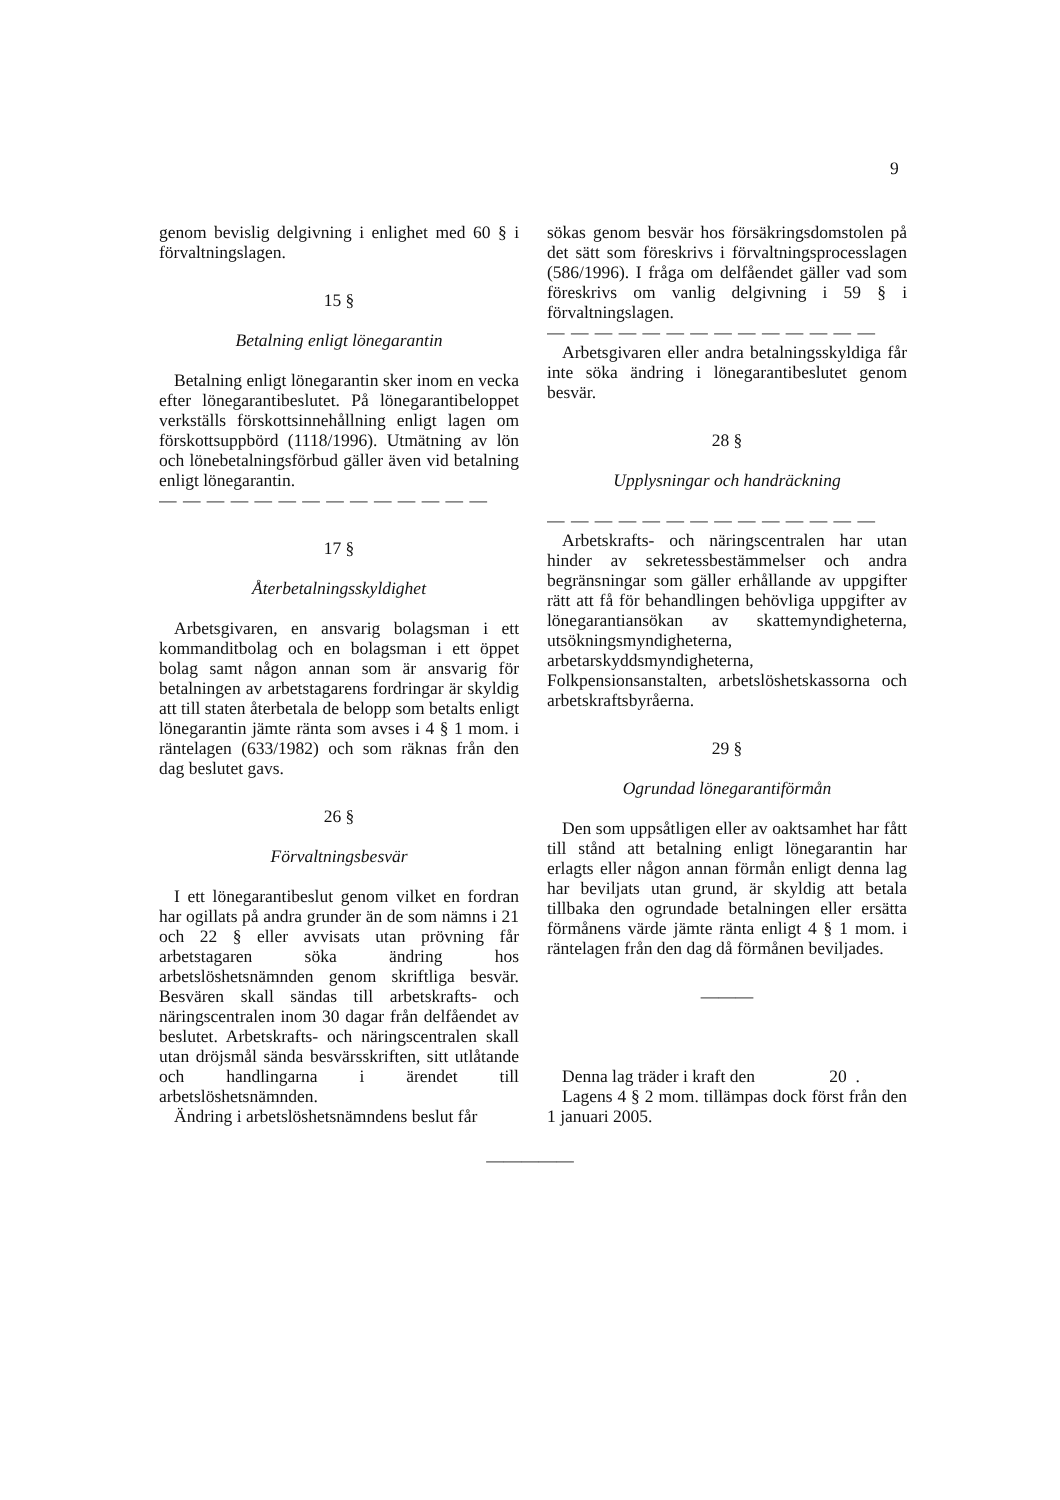9
genom bevislig delgivning i enlighet med 60 § i förvaltningslagen.
15 §
Betalning enligt lönegarantin
Betalning enligt lönegarantin sker inom en vecka efter lönegarantibeslutet. På lönegarantibeloppet verkställs förskottsinnehållning enligt lagen om förskottsuppbörd (1118/1996). Utmätning av lön och lönebetalningsförbud gäller även vid betalning enligt lönegarantin.
— — — — — — — — — — — — — —
17 §
Återbetalningsskyldighet
Arbetsgivaren, en ansvarig bolagsman i ett kommanditbolag och en bolagsman i ett öppet bolag samt någon annan som är ansvarig för betalningen av arbetstagarens fordringar är skyldig att till staten återbetala de belopp som betalts enligt lönegarantin jämte ränta som avses i 4 § 1 mom. i räntelagen (633/1982) och som räknas från den dag beslutet gavs.
26 §
Förvaltningsbesvär
I ett lönegarantibeslut genom vilket en fordran har ogillats på andra grunder än de som nämns i 21 och 22 § eller avvisats utan prövning får arbetstagaren söka ändring hos arbetslöshetsnämnden genom skriftliga besvär. Besvären skall sändas till arbetskrafts- och näringscentralen inom 30 dagar från delfåendet av beslutet. Arbetskrafts- och näringscentralen skall utan dröjsmål sända besvärsskriften, sitt utlåtande och handlingarna i ärendet till arbetslöshetsnämnden.
Ändring i arbetslöshetsnämndens beslut får
sökas genom besvär hos försäkringsdomstolen på det sätt som föreskrivs i förvaltningsprocesslagen (586/1996). I fråga om delfåendet gäller vad som föreskrivs om vanlig delgivning i 59 § i förvaltningslagen.
— — — — — — — — — — — — — —
Arbetsgivaren eller andra betalningsskyldiga får inte söka ändring i lönegarantibeslutet genom besvär.
28 §
Upplysningar och handräckning
— — — — — — — — — — — — — —
Arbetskrafts- och näringscentralen har utan hinder av sekretessbestämmelser och andra begränsningar som gäller erhållande av uppgifter rätt att få för behandlingen behövliga uppgifter av lönegarantiansökan av skattemyndigheterna, utsökningsmyndigheterna, arbetarskyddsmyndigheterna, Folkpensionsanstalten, arbetslöshetskassorna och arbetskraftsbyråerna.
29 §
Ogrundad lönegarantiförmån
Den som uppsåtligen eller av oaktsamhet har fått till stånd att betalning enligt lönegarantin har erlagts eller någon annan förmån enligt denna lag har beviljats utan grund, är skyldig att betala tillbaka den ogrundade betalningen eller ersätta förmånens värde jämte ränta enligt 4 § 1 mom. i räntelagen från den dag då förmånen beviljades.
———
Denna lag träder i kraft den 20 .
Lagens 4 § 2 mom. tillämpas dock först från den 1 januari 2005.
—————